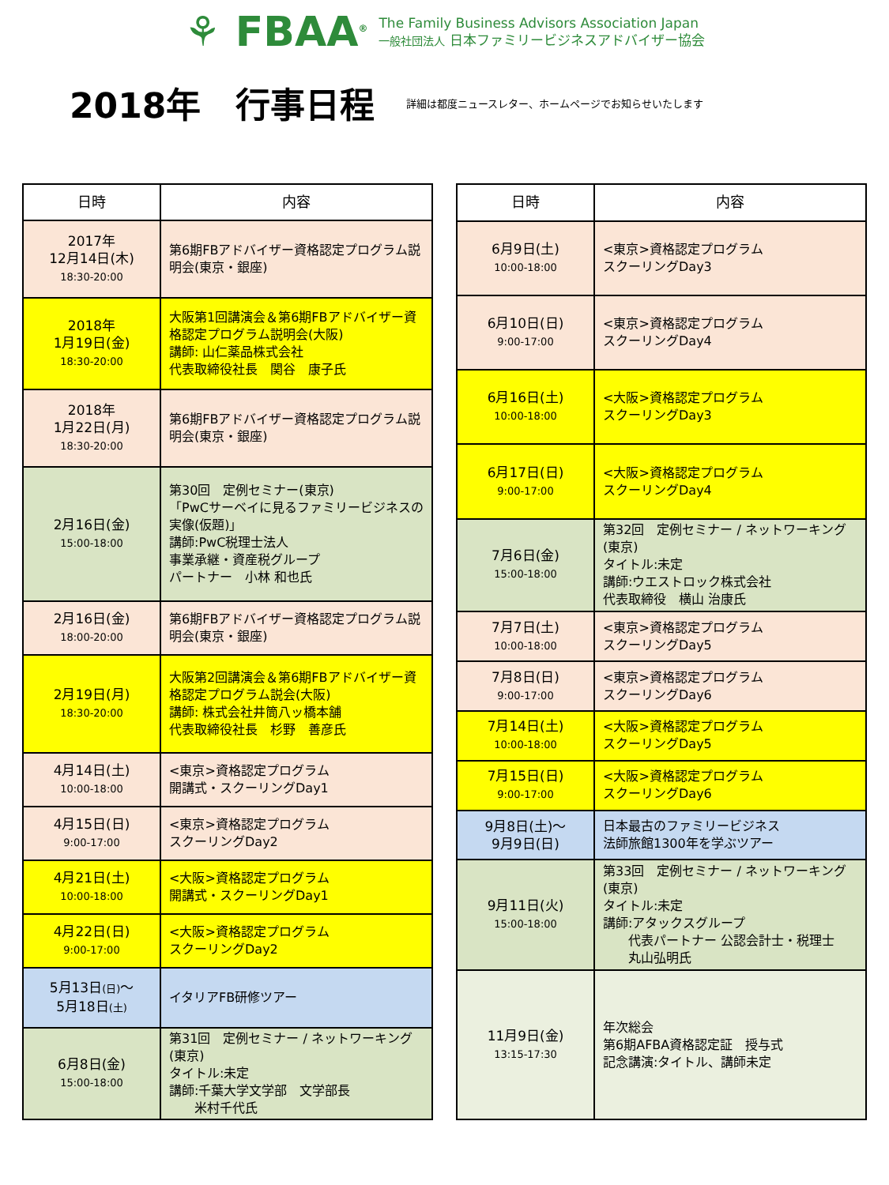⚘ FBAA<sup>®</sup>
The Family Business Advisors Association Japan
一般社団法人 日本ファミリービジネスアドバイザー協会
2018年　行事日程
詳細は都度ニュースレター、ホームページでお知らせいたします
| 日時 | 内容 |
| --- | --- |
| 2017年 12月14日(木) 18:30-20:00 | 第6期FBアドバイザー資格認定プログラム説明会(東京・銀座) |
| 2018年 1月19日(金) 18:30-20:00 | 大阪第1回講演会＆第6期FBアドバイザー資格認定プログラム説明会(大阪) 講師: 山仁薬品株式会社 代表取締役社長 関谷 康子氏 |
| 2018年 1月22日(月) 18:30-20:00 | 第6期FBアドバイザー資格認定プログラム説明会(東京・銀座) |
| 2月16日(金) 15:00-18:00 | 第30回 定例セミナー(東京) 「PwCサーベイに見るファミリービジネスの実像(仮題)」 講師:PwC税理士法人 事業承継・資産税グループ パートナー 小林 和也氏 |
| 2月16日(金) 18:00-20:00 | 第6期FBアドバイザー資格認定プログラム説明会(東京・銀座) |
| 2月19日(月) 18:30-20:00 | 大阪第2回講演会＆第6期FBアドバイザー資格認定プログラム説会(大阪) 講師: 株式会社井筒八ッ橋本舗 代表取締役社長 杉野 善彦氏 |
| 4月14日(土) 10:00-18:00 | <東京>資格認定プログラム 開講式・スクーリングDay1 |
| 4月15日(日) 9:00-17:00 | <東京>資格認定プログラム スクーリングDay2 |
| 4月21日(土) 10:00-18:00 | <大阪>資格認定プログラム 開講式・スクーリングDay1 |
| 4月22日(日) 9:00-17:00 | <大阪>資格認定プログラム スクーリングDay2 |
| 5月13日 (日) ～ 5月18日 (土) | イタリアFB研修ツアー |
| 6月8日(金) 15:00-18:00 | 第31回 定例セミナー / ネットワーキング(東京) タイトル:未定 講師:千葉大学文学部 文学部長 米村千代氏 |
| 日時 | 内容 |
| --- | --- |
| 6月9日(土) 10:00-18:00 | <東京>資格認定プログラム スクーリングDay3 |
| 6月10日(日) 9:00-17:00 | <東京>資格認定プログラム スクーリングDay4 |
| 6月16日(土) 10:00-18:00 | <大阪>資格認定プログラム スクーリングDay3 |
| 6月17日(日) 9:00-17:00 | <大阪>資格認定プログラム スクーリングDay4 |
| 7月6日(金) 15:00-18:00 | 第32回 定例セミナー / ネットワーキング(東京) タイトル:未定 講師:ウエストロック株式会社 代表取締役 横山 治康氏 |
| 7月7日(土) 10:00-18:00 | <東京>資格認定プログラム スクーリングDay5 |
| 7月8日(日) 9:00-17:00 | <東京>資格認定プログラム スクーリングDay6 |
| 7月14日(土) 10:00-18:00 | <大阪>資格認定プログラム スクーリングDay5 |
| 7月15日(日) 9:00-17:00 | <大阪>資格認定プログラム スクーリングDay6 |
| 9月8日(土)～ 9月9日(日) | 日本最古のファミリービジネス 法師旅館1300年を学ぶツアー |
| 9月11日(火) 15:00-18:00 | 第33回 定例セミナー / ネットワーキング(東京) タイトル:未定 講師:アタックスグループ 代表パートナー 公認会計士・税理士 丸山弘明氏 |
| 11月9日(金) 13:15-17:30 | 年次総会 第6期AFBA資格認定証 授与式 記念講演:タイトル、講師未定 |